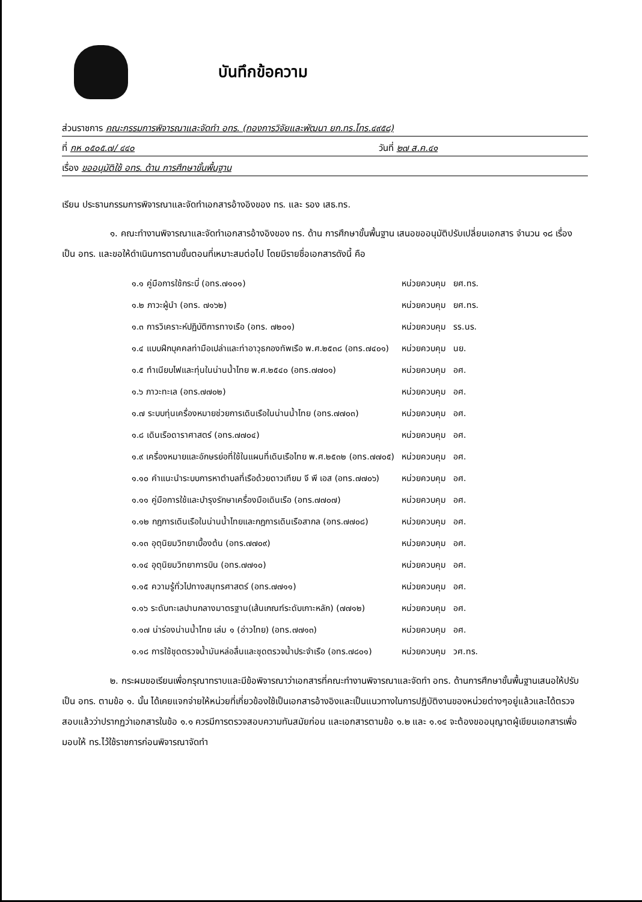บันทึกข้อความ
ส่วนราชการ คณะกรรมการพิจารณาและจัดทำ อทร. (กองการวิจัยและพัฒนา ยก.ทร.โทร.๔๙๕๘)
ที่ กห ๐๕๐๕.๗/ ๔๔๐ วันที่ ๒๗ ส.ค.๔๑
เรื่อง ขออนุมัติใช้ อทร. ด้าน การศึกษาขั้นพื้นฐาน
เรียน ประธานกรรมการพิจารณาและจัดทำเอกสารอ้างอิงของ ทร. และ รอง เสธ.ทร.
๑. คณะทำงานพิจารณาและจัดทำเอกสารอ้างอิงของ ทร. ด้าน การศึกษาขั้นพื้นฐาน เสนอขออนุมัติปรับเปลี่ยนเอกสาร จำนวน ๑๘ เรื่อง เป็น อทร. และขอให้ดำเนินการตามขั้นตอนที่เหมาะสมต่อไป โดยมีรายชื่อเอกสารดังนี้ คือ
| ๑.๑ คู่มือการใช้กระบี่ (อทร.๗๑๐๑) | หน่วยควบคุม | ยศ.ทร. |
| ๑.๒ ภาวะผู้นำ (อทร. ๗๑๖๒) | หน่วยควบคุม | ยศ.ทร. |
| ๑.๓ การวิเคราะห์ปฏิบัติการทางเรือ (อทร. ๗๒๐๑) | หน่วยควบคุม | รร.นร. |
| ๑.๔ แบบฝึกบุคคลท่ามือเปล่าและท่าอาวุธกองทัพเรือ พ.ศ.๒๕๓๘ (อทร.๗๔๐๑) | หน่วยควบคุม | นย. |
| ๑.๕ ทำเนียบไฟและทุ่นในน่านน้ำไทย พ.ศ.๒๕๔๐ (อทร.๗๗๐๑) | หน่วยควบคุม | อศ. |
| ๑.๖ ภาวะทะเล (อทร.๗๗๐๒) | หน่วยควบคุม | อศ. |
| ๑.๗ ระบบทุ่นเครื่องหมายช่วยการเดินเรือในน่านน้ำไทย (อทร.๗๗๐๓) | หน่วยควบคุม | อศ. |
| ๑.๘ เดินเรือดาราศาสตร์ (อทร.๗๗๐๔) | หน่วยควบคุม | อศ. |
| ๑.๙ เครื่องหมายและอักษรย่อที่ใช้ในแผนที่เดินเรือไทย พ.ศ.๒๕๓๒ (อทร.๗๗๐๕) | หน่วยควบคุม | อศ. |
| ๑.๑๐ คำแนะนำระบบการหาตำบลที่เรือด้วยดาวเทียม จี พี เอส (อทร.๗๗๐๖) | หน่วยควบคุม | อศ. |
| ๑.๑๑ คู่มือการใช้และบำรุงรักษาเครื่องมือเดินเรือ (อทร.๗๗๐๗) | หน่วยควบคุม | อศ. |
| ๑.๑๒ กฎการเดินเรือในน่านน้ำไทยและกฎการเดินเรือสากล (อทร.๗๗๐๘) | หน่วยควบคุม | อศ. |
| ๑.๑๓ อุตุนิยมวิทยาเบื้องต้น (อทร.๗๗๐๙) | หน่วยควบคุม | อศ. |
| ๑.๑๔ อุตุนิยมวิทยาการบิน (อทร.๗๗๑๐) | หน่วยควบคุม | อศ. |
| ๑.๑๕ ความรู้ทั่วไปทางสมุทรศาสตร์ (อทร.๗๗๑๑) | หน่วยควบคุม | อศ. |
| ๑.๑๖ ระดับทะเลปานกลางมาตรฐาน(เส้นเกณฑ์ระดับเกาะหลัก) (๗๗๑๒) | หน่วยควบคุม | อศ. |
| ๑.๑๗ น่าร่องน่านน้ำไทย เล่ม ๑ (อ่าวไทย) (อทร.๗๗๑๓) | หน่วยควบคุม | อศ. |
| ๑.๑๘ การใช้ชุดตรวจน้ำมันหล่อลื่นและชุดตรวจน้ำประจำเรือ (อทร.๗๘๐๑) | หน่วยควบคุม | วศ.ทร. |
๒. กระผมขอเรียนเพื่อกรุณาทราบและมีข้อพิจารณาว่าเอกสารที่คณะทำงานพิจารณาและจัดทำ อทร. ด้านการศึกษาขั้นพื้นฐานเสนอให้ปรับเป็น อทร. ตามข้อ ๑. นั้น ได้เคยแจกจ่ายให้หน่วยที่เกี่ยวข้องใช้เป็นเอกสารอ้างอิงและเป็นแนวทางในการปฏิบัติงานของหน่วยต่างๆอยู่แล้วและได้ตรวจสอบแล้วว่าปรากฏว่าเอกสารในข้อ ๑.๑ ควรมีการตรวจสอบความทันสมัยก่อน และเอกสารตามข้อ ๑.๒ และ ๑.๑๔ จะต้องขออนุญาตผู้เขียนเอกสารเพื่อมอบให้ ทร.ไว้ใช้ราชการก่อนพิจารณาจัดทำ